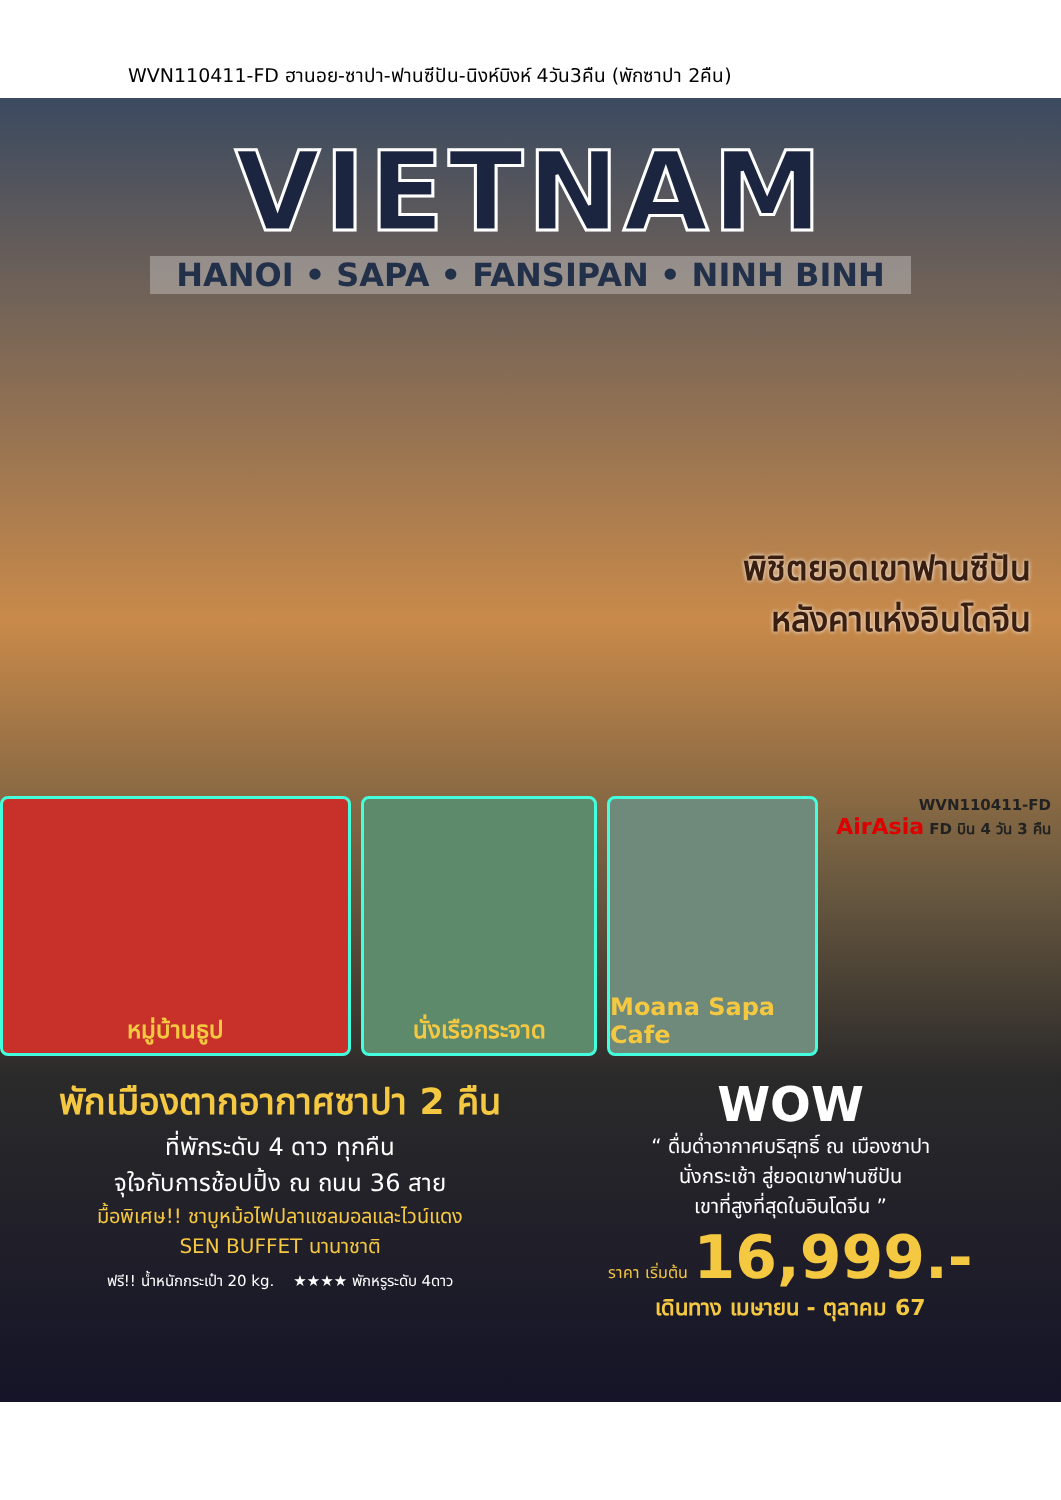WVN110411-FD ฮานอย-ซาปา-ฟานซีปัน-นิงห์บิงห์ 4วัน3คืน (พักซาปา 2คืน)
VIETNAM
HANOI • SAPA • FANSIPAN • NINH BINH
พิชิตยอดเขาฟานซีปัน
หลังคาแห่งอินโดจีน
หมู่บ้านธูป นั่งเรือกระจาด Moana Sapa Cafe
WVN110411-FD
AirAsia FD บิน 4 วัน 3 คืน
พักเมืองตากอากาศซาปา 2 คืน
ที่พักระดับ 4 ดาว ทุกคืน
จุใจกับการช้อปปิ้ง ณ ถนน 36 สาย
มื้อพิเศษ!! ชาบูหม้อไฟปลาแซลมอลและไวน์แดง
SEN BUFFET นานาชาติ
ฟรี!! น้ำหนักกระเป๋า 20 kg. ★★★★ พักหรูระดับ 4ดาว
WOW
“ ดื่มด่ำอากาศบริสุทธิ์ ณ เมืองซาปา
นั่งกระเช้า สู่ยอดเขาฟานซีปัน
เขาที่สูงที่สุดในอินโดจีน ”
ราคา เริ่มต้น 16,999.-
เดินทาง เมษายน - ตุลาคม 67